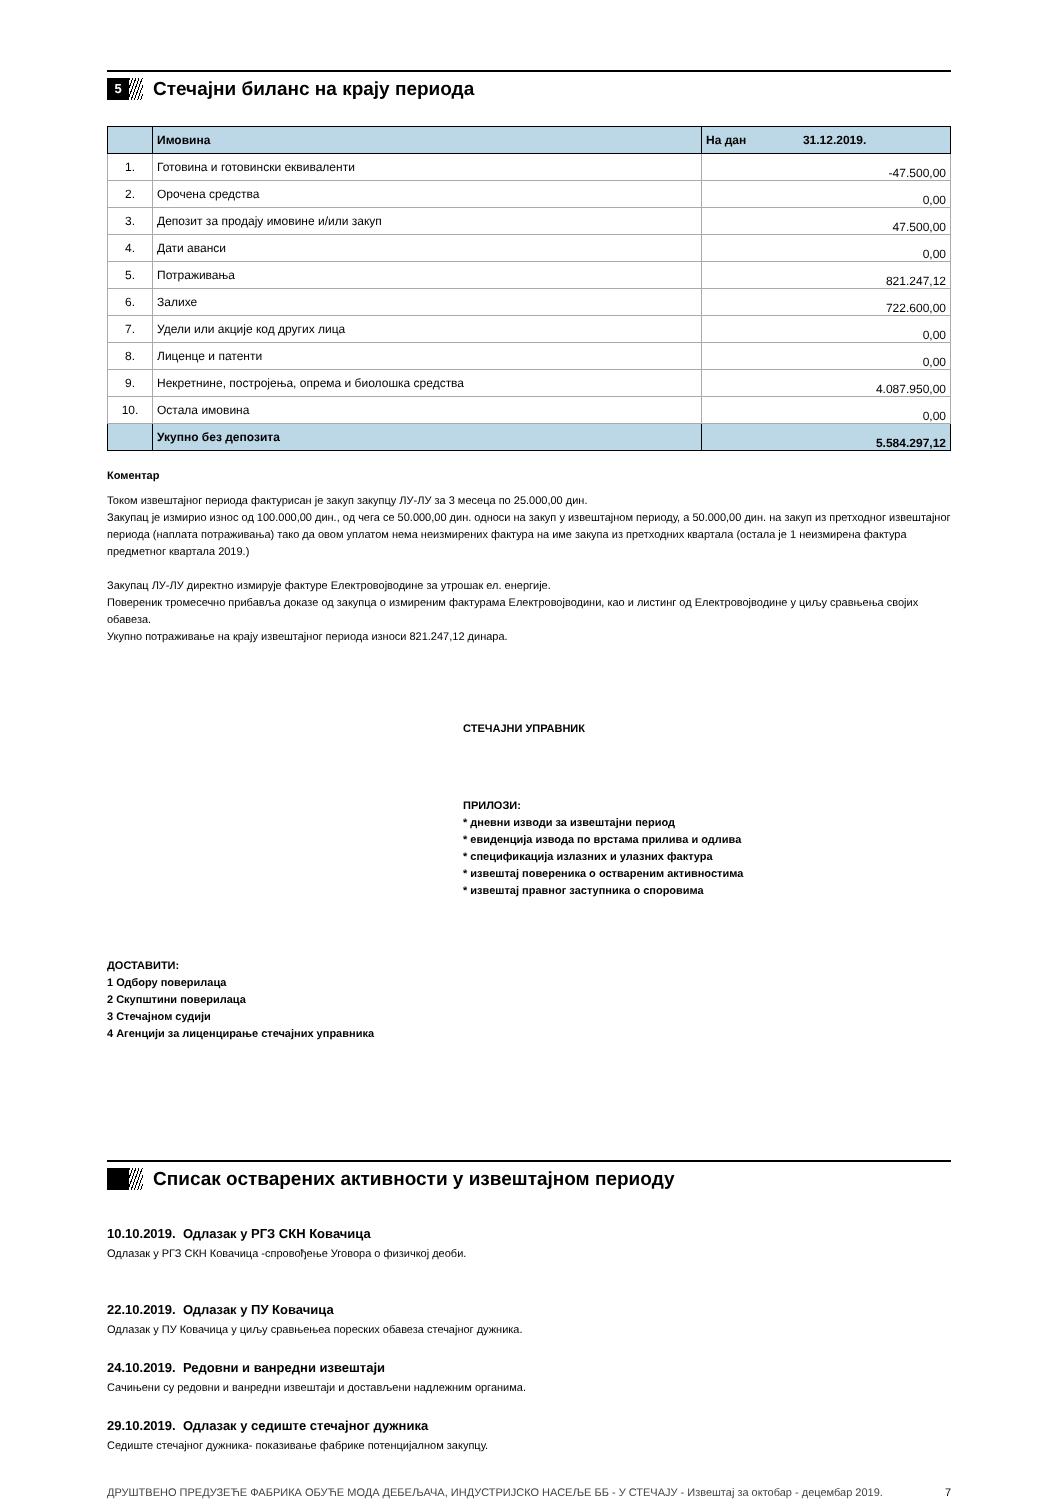5
Стечајни биланс на крају периода
| | Имовина | На дан 31.12.2019. |
| --- | --- | --- |
| 1. | Готовина и готовински еквиваленти | -47.500,00 |
| 2. | Орочена средства | 0,00 |
| 3. | Депозит за продају имовине и/или закуп | 47.500,00 |
| 4. | Дати аванси | 0,00 |
| 5. | Потраживања | 821.247,12 |
| 6. | Залихе | 722.600,00 |
| 7. | Удели или акције код других лица | 0,00 |
| 8. | Лиценце и патенти | 0,00 |
| 9. | Некретнине, постројења, опрема и биолошка средства | 4.087.950,00 |
| 10. | Остала имовина | 0,00 |
| | Укупно без депозита | 5.584.297,12 |
Коментар
Током извештајног периода фактурисан је закуп закупцу ЛУ-ЛУ за 3 месеца по 25.000,00 дин.
Закупац је измирио износ од 100.000,00 дин., од чега се 50.000,00 дин. односи на закуп у извештајном периоду, а 50.000,00 дин. на закуп из претходног извештајног периода (наплата потраживања) тако да овом уплатом нема неизмирених фактура на име закупа из претходних квартала (остала је 1 неизмирена фактура предметног квартала 2019.)
Закупац ЛУ-ЛУ директно измирује фактуре Електровојводине за утрошак ел. енергије.
Повереник тромесечно прибавља доказе од закупца о измиреним фактурама Електровојводини, као и листинг од Електровојводине у циљу сравњења својих обавеза.
Укупно потраживање на крају извештајног периода износи 821.247,12 динара.
СТЕЧАЈНИ УПРАВНИК
ПРИЛОЗИ:
* дневни изводи за извештајни период
* евиденција извода по врстама прилива и одлива
* спецификација излазних и улазних фактура
* извештај повереника о оствареним активностима
* извештај правног заступника о споровима
ДОСТАВИТИ:
1 Одбору поверилаца
2 Скупштини поверилаца
3 Стечајном судији
4 Агенцији за лиценцирање стечајних управника
Списак остварених активности у извештајном периоду
10.10.2019. Одлазак у РГЗ СКН Ковачица
Одлазак у РГЗ СКН Ковачица -спровођење Уговора о физичкој деоби.
22.10.2019. Одлазак у ПУ Ковачица
Одлазак у ПУ Ковачица у циљу сравњењеа пореских обавеза стечајног дужника.
24.10.2019. Редовни и ванредни извештаји
Сачињени су редовни и ванредни извештаји и достављени надлежним органима.
29.10.2019. Одлазак у седиште стечајног дужника
Седиште стечајног дужника- показивање фабрике потенцијалном закупцу.
ДРУШТВЕНО ПРЕДУЗЕЋЕ ФАБРИКА ОБУЋЕ МОДА ДЕБЕЉАЧА, ИНДУСТРИЈСКО НАСЕЉЕ ББ - У СТЕЧАЈУ - Извештај за октобар - децембар 2019. 7